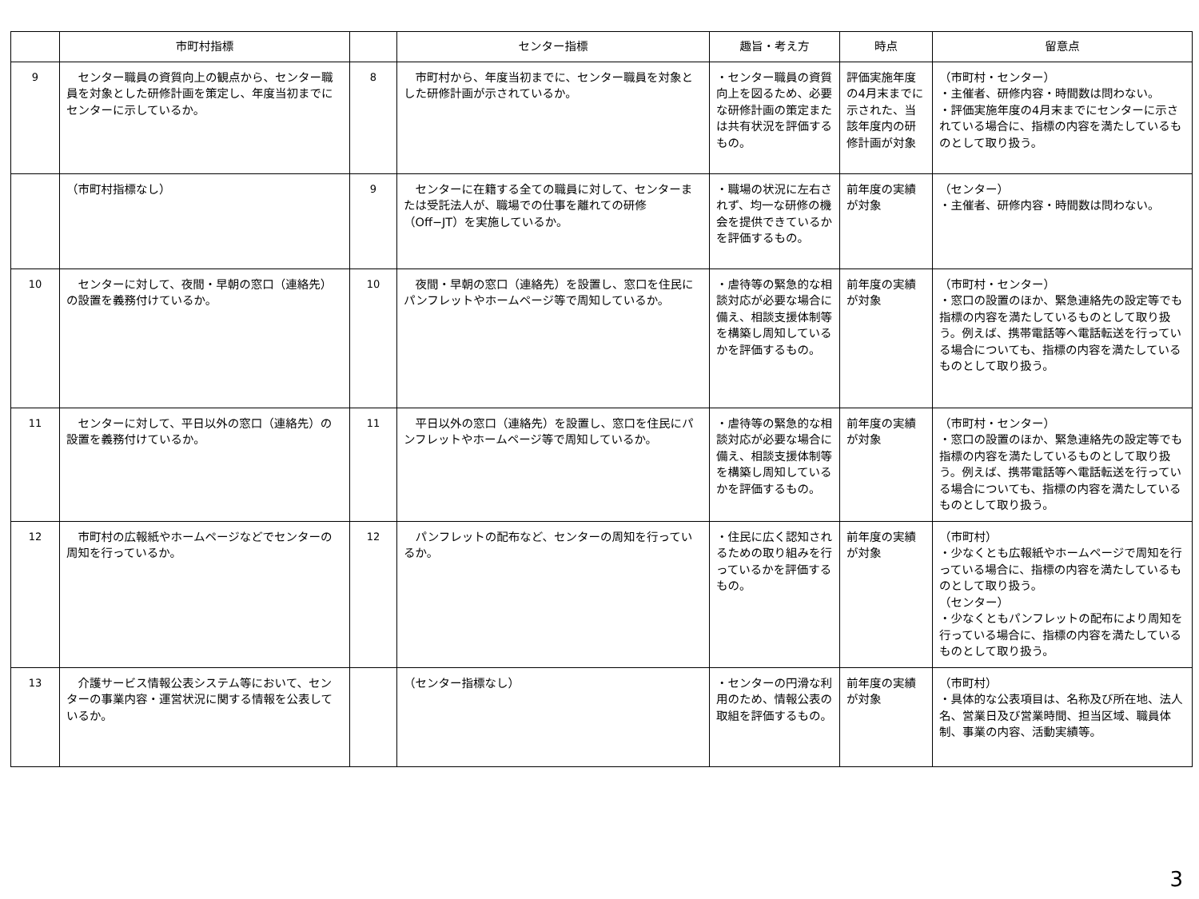| | 市町村指標 | | センター指標 | 趣旨・考え方 | 時点 | 留意点 |
| --- | --- | --- | --- | --- | --- | --- |
| 9 | センター職員の資質向上の観点から、センター職員を対象とした研修計画を策定し、年度当初までにセンターに示しているか。 | 8 | 市町村から、年度当初までに、センター職員を対象とした研修計画が示されているか。 | ・センター職員の資質向上を図るため、必要な研修計画の策定または共有状況を評価するもの。 | 評価実施年度の4月末までに示された、当該年度内の研修計画が対象 | （市町村・センター） ・主催者、研修内容・時間数は問わない。 ・評価実施年度の4月末までにセンターに示されている場合に、指標の内容を満たしているものとして取り扱う。 |
| | （市町村指標なし） | 9 | センターに在籍する全ての職員に対して、センターまたは受託法人が、職場での仕事を離れての研修（Off−JT）を実施しているか。 | ・職場の状況に左右されず、均一な研修の機会を提供できているかを評価するもの。 | 前年度の実績が対象 | （センター） ・主催者、研修内容・時間数は問わない。 |
| 10 | センターに対して、夜間・早朝の窓口（連絡先）の設置を義務付けているか。 | 10 | 夜間・早朝の窓口（連絡先）を設置し、窓口を住民にパンフレットやホームページ等で周知しているか。 | ・虐待等の緊急的な相談対応が必要な場合に備え、相談支援体制等を構築し周知しているかを評価するもの。 | 前年度の実績が対象 | （市町村・センター） ・窓口の設置のほか、緊急連絡先の設定等でも指標の内容を満たしているものとして取り扱う。例えば、携帯電話等へ電話転送を行っている場合についても、指標の内容を満たしているものとして取り扱う。 |
| 11 | センターに対して、平日以外の窓口（連絡先）の設置を義務付けているか。 | 11 | 平日以外の窓口（連絡先）を設置し、窓口を住民にパンフレットやホームページ等で周知しているか。 | ・虐待等の緊急的な相談対応が必要な場合に備え、相談支援体制等を構築し周知しているかを評価するもの。 | 前年度の実績が対象 | （市町村・センター） ・窓口の設置のほか、緊急連絡先の設定等でも指標の内容を満たしているものとして取り扱う。例えば、携帯電話等へ電話転送を行っている場合についても、指標の内容を満たしているものとして取り扱う。 |
| 12 | 市町村の広報紙やホームページなどでセンターの周知を行っているか。 | 12 | パンフレットの配布など、センターの周知を行っているか。 | ・住民に広く認知されるための取り組みを行っているかを評価するもの。 | 前年度の実績が対象 | （市町村） ・少なくとも広報紙やホームページで周知を行っている場合に、指標の内容を満たしているものとして取り扱う。 （センター） ・少なくともパンフレットの配布により周知を行っている場合に、指標の内容を満たしているものとして取り扱う。 |
| 13 | 介護サービス情報公表システム等において、センターの事業内容・運営状況に関する情報を公表しているか。 | | （センター指標なし） | ・センターの円滑な利用のため、情報公表の取組を評価するもの。 | 前年度の実績が対象 | （市町村） ・具体的な公表項目は、名称及び所在地、法人名、営業日及び営業時間、担当区域、職員体制、事業の内容、活動実績等。 |
3